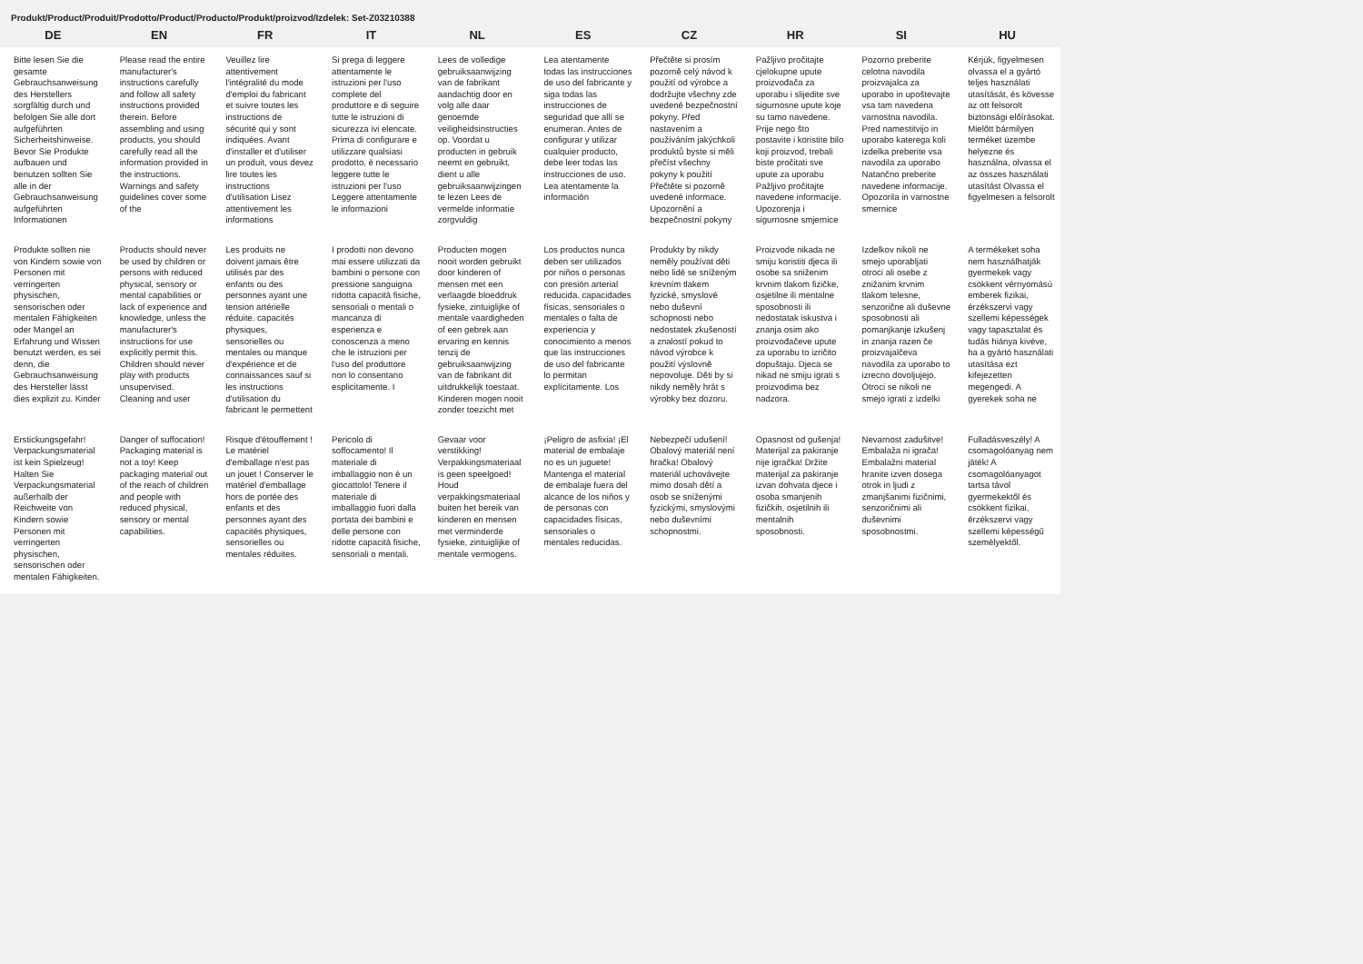Produkt/Product/Produit/Prodotto/Product/Producto/Produkt/proizvod/Izdelek: Set-Z03210388
| DE | EN | FR | IT | NL | ES | CZ | HR | SI | HU |
| --- | --- | --- | --- | --- | --- | --- | --- | --- | --- |
| Bitte lesen Sie die gesamte Gebrauchsanweisung des Herstellers sorgfältig durch und befolgen Sie alle dort aufgeführten Sicherheitshinweise. Bevor Sie Produkte aufbauen und benutzen sollten Sie alle in der Gebrauchsanweisung aufgeführten Informationen | Please read the entire manufacturer's instructions carefully and follow all safety instructions provided therein. Before assembling and using products, you should carefully read all the information provided in the instructions. Warnings and safety guidelines cover some of the | Veuillez lire attentivement l'intégralité du mode d'emploi du fabricant et suivre toutes les instructions de sécurité qui y sont indiquées. Avant d'installer et d'utiliser un produit, vous devez lire toutes les instructions d'utilisation Lisez attentivement les informations | Si prega di leggere attentamente le istruzioni per l'uso complete del produttore e di seguire tutte le istruzioni di sicurezza ivi elencate. Prima di configurare e utilizzare qualsiasi prodotto, è necessario leggere tutte le istruzioni per l'uso Leggere attentamente le informazioni | Lees de volledige gebruiksaanwijzing van de fabrikant aandachtig door en volg alle daar genoemde veiligheidsinstructies op. Voordat u producten in gebruik neemt en gebruikt, dient u alle gebruiksaanwijzingen te lezen Lees de vermelde informatie zorgvuldig | Lea atentamente todas las instrucciones de uso del fabricante y siga todas las instrucciones de seguridad que allí se enumeran. Antes de configurar y utilizar cualquier producto, debe leer todas las instrucciones de uso. Lea atentamente la información | Přečtěte si prosím pozorně celý návod k použití od výrobce a dodržujte všechny zde uvedené bezpečnostní pokyny. Před nastavením a používáním jakýchkoli produktů byste si měli přečíst všechny pokyny k použití Přečtěte si pozorně uvedené informace. Upozornění a bezpečnostní pokyny | Pažljivo pročitajte cjelokupne upute proizvođača za uporabu i slijedite sve sigurnosne upute koje su tamo navedene. Prije nego što postavite i koristite bilo koji proizvod, trebali biste pročitati sve upute za uporabu Pažljivo pročitajte navedene informacije. Upozorenja i sigurnosne smjernice | Pozorno preberite celotna navodila proizvajalca za uporabo in upoštevajte vsa tam navedena varnostna navodila. Pred namestitvijo in uporabo katerega koli izdelka preberite vsa navodila za uporabo Natančno preberite navedene informacije. Opozorila in varnostne smernice | Kérjük, figyelmesen olvassa el a gyártó teljes használati utasítását, és kövesse az ott felsorolt biztonsági előírásokat. Mielőtt bármilyen terméket üzembe helyezne és használna, olvassa el az összes használati utasítást Olvassa el figyelmesen a felsorolt |
| Produkte sollten nie von Kindern sowie von Personen mit verringerten physischen, sensorischen oder mentalen Fähigkeiten oder Mangel an Erfahrung und Wissen benutzt werden, es sei denn, die Gebrauchsanweisung des Hersteller lässt dies explizit zu. Kinder | Products should never be used by children or persons with reduced physical, sensory or mental capabilities or lack of experience and knowledge, unless the manufacturer's instructions for use explicitly permit this. Children should never play with products unsupervised. Cleaning and user | Les produits ne doivent jamais être utilisés par des enfants ou des personnes ayant une tension artérielle réduite. capacités physiques, sensorielles ou mentales ou manque d'expérience et de connaissances sauf si les instructions d'utilisation du fabricant le permettent | I prodotti non devono mai essere utilizzati da bambini o persone con pressione sanguigna ridotta capacità fisiche, sensoriali o mentali o mancanza di esperienza e conoscenza a meno che le istruzioni per l'uso del produttore non lo consentano esplicitamente. I | Producten mogen nooit worden gebruikt door kinderen of mensen met een verlaagde bloeddruk fysieke, zintuiglijke of mentale vaardigheden of een gebrek aan ervaring en kennis tenzij de gebruiksaanwijzing van de fabrikant dit uitdrukkelijk toestaat. Kinderen mogen nooit zonder toezicht met | Los productos nunca deben ser utilizados por niños o personas con presión arterial reducida. capacidades físicas, sensoriales o mentales o falta de experiencia y conocimiento a menos que las instrucciones de uso del fabricante lo permitan explícitamente. Los | Produkty by nikdy neměly používat děti nebo lidé se sníženým krevním tlakem fyzické, smyslové nebo duševní schopnosti nebo nedostatek zkušeností a znalostí pokud to návod výrobce k použití výslovně nepovoluje. Děti by si nikdy neměly hrát s výrobky bez dozoru. | Proizvode nikada ne smiju koristiti djeca ili osobe sa sniženim krvnim tlakom fizičke, osjetilne ili mentalne sposobnosti ili nedostatak iskustva i znanja osim ako proizvođačeve upute za uporabu to izričito dopuštaju. Djeca se nikad ne smiju igrati s proizvodima bez nadzora. | Izdelkov nikoli ne smejo uporabljati otroci ali osebe z znižanim krvnim tlakom telesne, senzorične ali duševne sposobnosti ali pomanjkanje izkušenj in znanja razen če proizvajalčeva navodila za uporabo to izrecno dovoljujejo. Otroci se nikoli ne smejo igrati z izdelki | A termékeket soha nem használhatják gyermekek vagy csökkent vérnyomású emberek fizikai, érzékszervi vagy szellemi képességek vagy tapasztalat és tudás hiánya kivéve, ha a gyártó használati utasítása ezt kifejezetten megengedi. A gyerekek soha ne |
| Erstickungsgefahr! Verpackungsmaterial ist kein Spielzeug! Halten Sie Verpackungsmaterial außerhalb der Reichweite von Kindern sowie Personen mit verringerten physischen, sensorischen oder mentalen Fähigkeiten. | Danger of suffocation! Packaging material is not a toy! Keep packaging material out of the reach of children and people with reduced physical, sensory or mental capabilities. | Risque d'étouffement ! Le matériel d'emballage n'est pas un jouet ! Conserver le matériel d'emballage hors de portée des enfants et des personnes ayant des capacités physiques, sensorielles ou mentales réduites. | Pericolo di soffocamento! Il materiale di imballaggio non è un giocattolo! Tenere il materiale di imballaggio fuori dalla portata dei bambini e delle persone con ridotte capacità fisiche, sensoriali o mentali. | Gevaar voor verstikking! Verpakkingsmateriaal is geen speelgoed! Houd verpakkingsmateriaal buiten het bereik van kinderen en mensen met verminderde fysieke, zintuiglijke of mentale vermogens. | ¡Peligro de asfixia! ¡El material de embalaje no es un juguete! Mantenga el material de embalaje fuera del alcance de los niños y de personas con capacidades físicas, sensoriales o mentales reducidas. | Nebezpečí udušení! Obalový materiál není hračka! Obalový materiál uchovávejte mimo dosah dětí a osob se sníženými fyzickými, smyslovými nebo duševními schopnostmi. | Opasnost od gušenja! Materijal za pakiranje nije igračka! Držite materijal za pakiranje izvan dohvata djece i osoba smanjenih fizičkih, osjetilnih ili mentalnih sposobnosti. | Nevarnost zadušitve! Embalaža ni igrača! Embalažni material hranite izven dosega otrok in ljudi z zmanjšanimi fizičnimi, senzoričnimi ali duševnimi sposobnostmi. | Fulladásveszély! A csomagolóanyag nem játék! A csomagolóanyagot tartsa távol gyermekektől és csökkent fizikai, érzékszervi vagy szellemi képességű személyektől. |